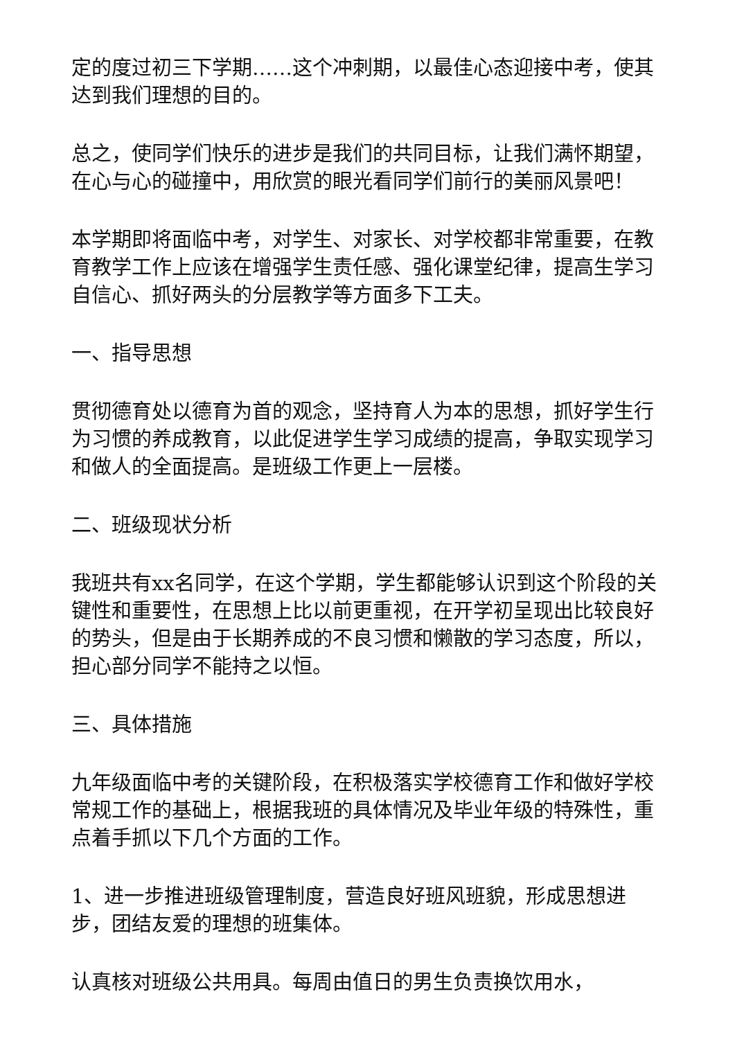定的度过初三下学期……这个冲刺期，以最佳心态迎接中考，使其达到我们理想的目的。
总之，使同学们快乐的进步是我们的共同目标，让我们满怀期望，在心与心的碰撞中，用欣赏的眼光看同学们前行的美丽风景吧！
本学期即将面临中考，对学生、对家长、对学校都非常重要，在教育教学工作上应该在增强学生责任感、强化课堂纪律，提高生学习自信心、抓好两头的分层教学等方面多下工夫。
一、指导思想
贯彻德育处以德育为首的观念，坚持育人为本的思想，抓好学生行为习惯的养成教育，以此促进学生学习成绩的提高，争取实现学习和做人的全面提高。是班级工作更上一层楼。
二、班级现状分析
我班共有xx名同学，在这个学期，学生都能够认识到这个阶段的关键性和重要性，在思想上比以前更重视，在开学初呈现出比较良好的势头，但是由于长期养成的不良习惯和懒散的学习态度，所以，担心部分同学不能持之以恒。
三、具体措施
九年级面临中考的关键阶段，在积极落实学校德育工作和做好学校常规工作的基础上，根据我班的具体情况及毕业年级的特殊性，重点着手抓以下几个方面的工作。
1、进一步推进班级管理制度，营造良好班风班貌，形成思想进步，团结友爱的理想的班集体。
认真核对班级公共用具。每周由值日的男生负责换饮用水，